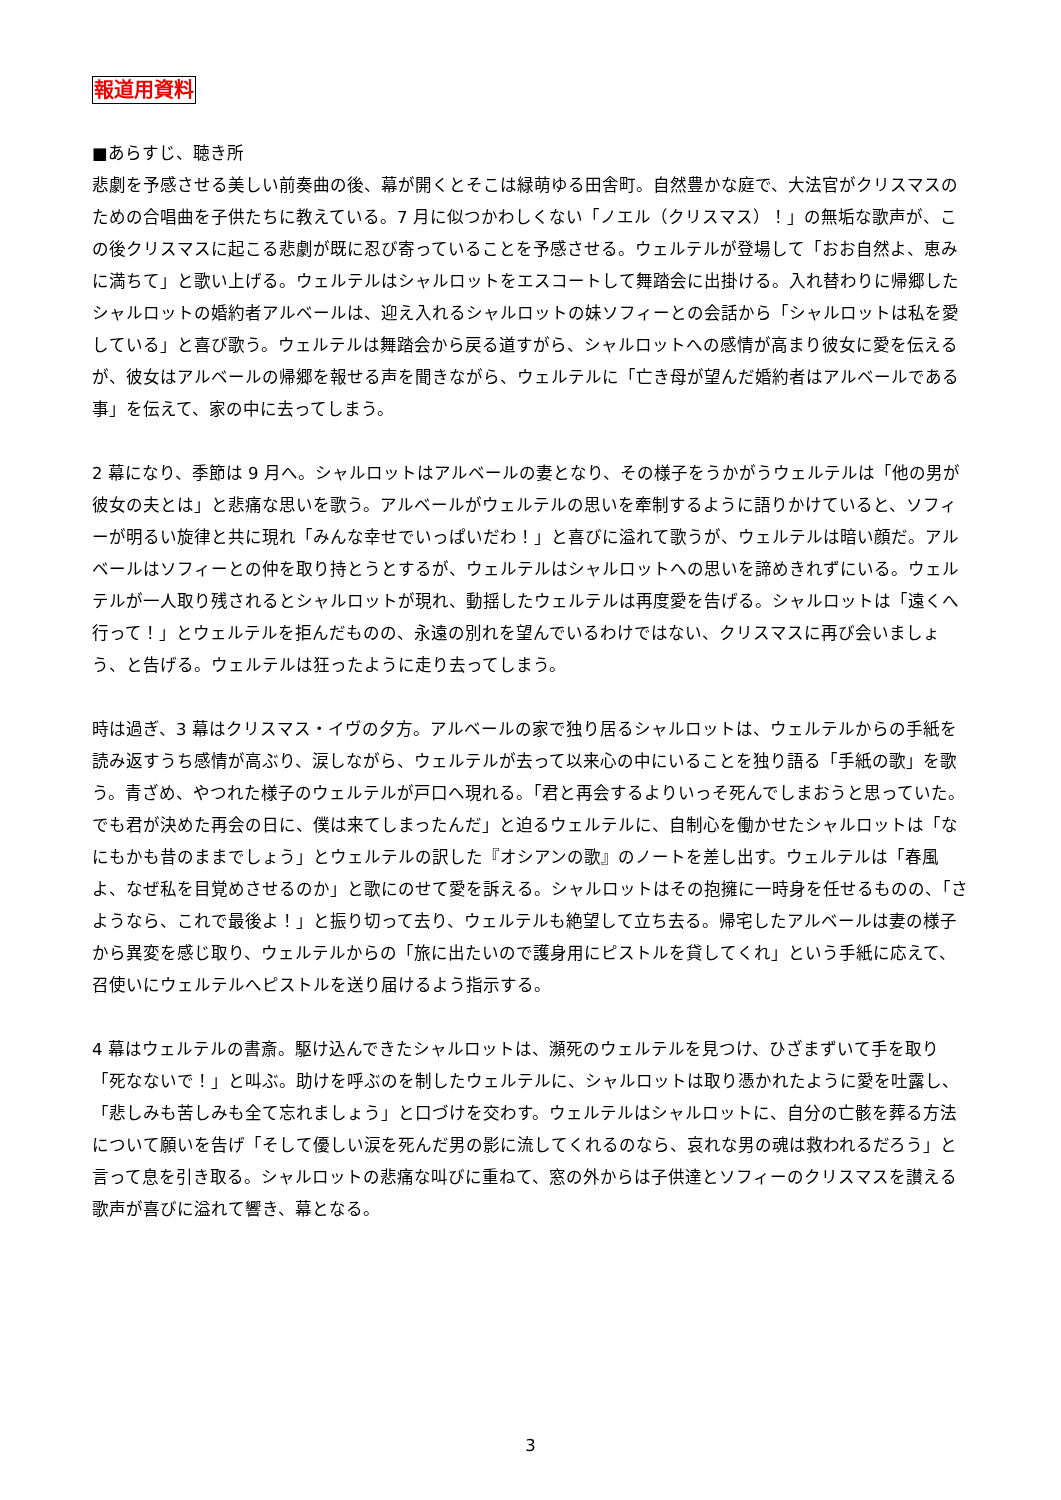報道用資料
■あらすじ、聴き所
悲劇を予感させる美しい前奏曲の後、幕が開くとそこは緑萌ゆる田舎町。自然豊かな庭で、大法官がクリスマスのための合唱曲を子供たちに教えている。7 月に似つかわしくない「ノエル（クリスマス）！」の無垢な歌声が、この後クリスマスに起こる悲劇が既に忍び寄っていることを予感させる。ウェルテルが登場して「おお自然よ、恵みに満ちて」と歌い上げる。ウェルテルはシャルロットをエスコートして舞踏会に出掛ける。入れ替わりに帰郷したシャルロットの婚約者アルベールは、迎え入れるシャルロットの妹ソフィーとの会話から「シャルロットは私を愛している」と喜び歌う。ウェルテルは舞踏会から戻る道すがら、シャルロットへの感情が高まり彼女に愛を伝えるが、彼女はアルベールの帰郷を報せる声を聞きながら、ウェルテルに「亡き母が望んだ婚約者はアルベールである事」を伝えて、家の中に去ってしまう。
2 幕になり、季節は 9 月へ。シャルロットはアルベールの妻となり、その様子をうかがうウェルテルは「他の男が彼女の夫とは」と悲痛な思いを歌う。アルベールがウェルテルの思いを牽制するように語りかけていると、ソフィーが明るい旋律と共に現れ「みんな幸せでいっぱいだわ！」と喜びに溢れて歌うが、ウェルテルは暗い顔だ。アルベールはソフィーとの仲を取り持とうとするが、ウェルテルはシャルロットへの思いを諦めきれずにいる。ウェルテルが一人取り残されるとシャルロットが現れ、動揺したウェルテルは再度愛を告げる。シャルロットは「遠くへ行って！」とウェルテルを拒んだものの、永遠の別れを望んでいるわけではない、クリスマスに再び会いましょう、と告げる。ウェルテルは狂ったように走り去ってしまう。
時は過ぎ、3 幕はクリスマス・イヴの夕方。アルベールの家で独り居るシャルロットは、ウェルテルからの手紙を読み返すうち感情が高ぶり、涙しながら、ウェルテルが去って以来心の中にいることを独り語る「手紙の歌」を歌う。青ざめ、やつれた様子のウェルテルが戸口へ現れる。「君と再会するよりいっそ死んでしまおうと思っていた。でも君が決めた再会の日に、僕は来てしまったんだ」と迫るウェルテルに、自制心を働かせたシャルロットは「なにもかも昔のままでしょう」とウェルテルの訳した『オシアンの歌』のノートを差し出す。ウェルテルは「春風よ、なぜ私を目覚めさせるのか」と歌にのせて愛を訴える。シャルロットはその抱擁に一時身を任せるものの、「さようなら、これで最後よ！」と振り切って去り、ウェルテルも絶望して立ち去る。帰宅したアルベールは妻の様子から異変を感じ取り、ウェルテルからの「旅に出たいので護身用にピストルを貸してくれ」という手紙に応えて、召使いにウェルテルへピストルを送り届けるよう指示する。
4 幕はウェルテルの書斎。駆け込んできたシャルロットは、瀕死のウェルテルを見つけ、ひざまずいて手を取り「死なないで！」と叫ぶ。助けを呼ぶのを制したウェルテルに、シャルロットは取り憑かれたように愛を吐露し、「悲しみも苦しみも全て忘れましょう」と口づけを交わす。ウェルテルはシャルロットに、自分の亡骸を葬る方法について願いを告げ「そして優しい涙を死んだ男の影に流してくれるのなら、哀れな男の魂は救われるだろう」と言って息を引き取る。シャルロットの悲痛な叫びに重ねて、窓の外からは子供達とソフィーのクリスマスを讃える歌声が喜びに溢れて響き、幕となる。
3